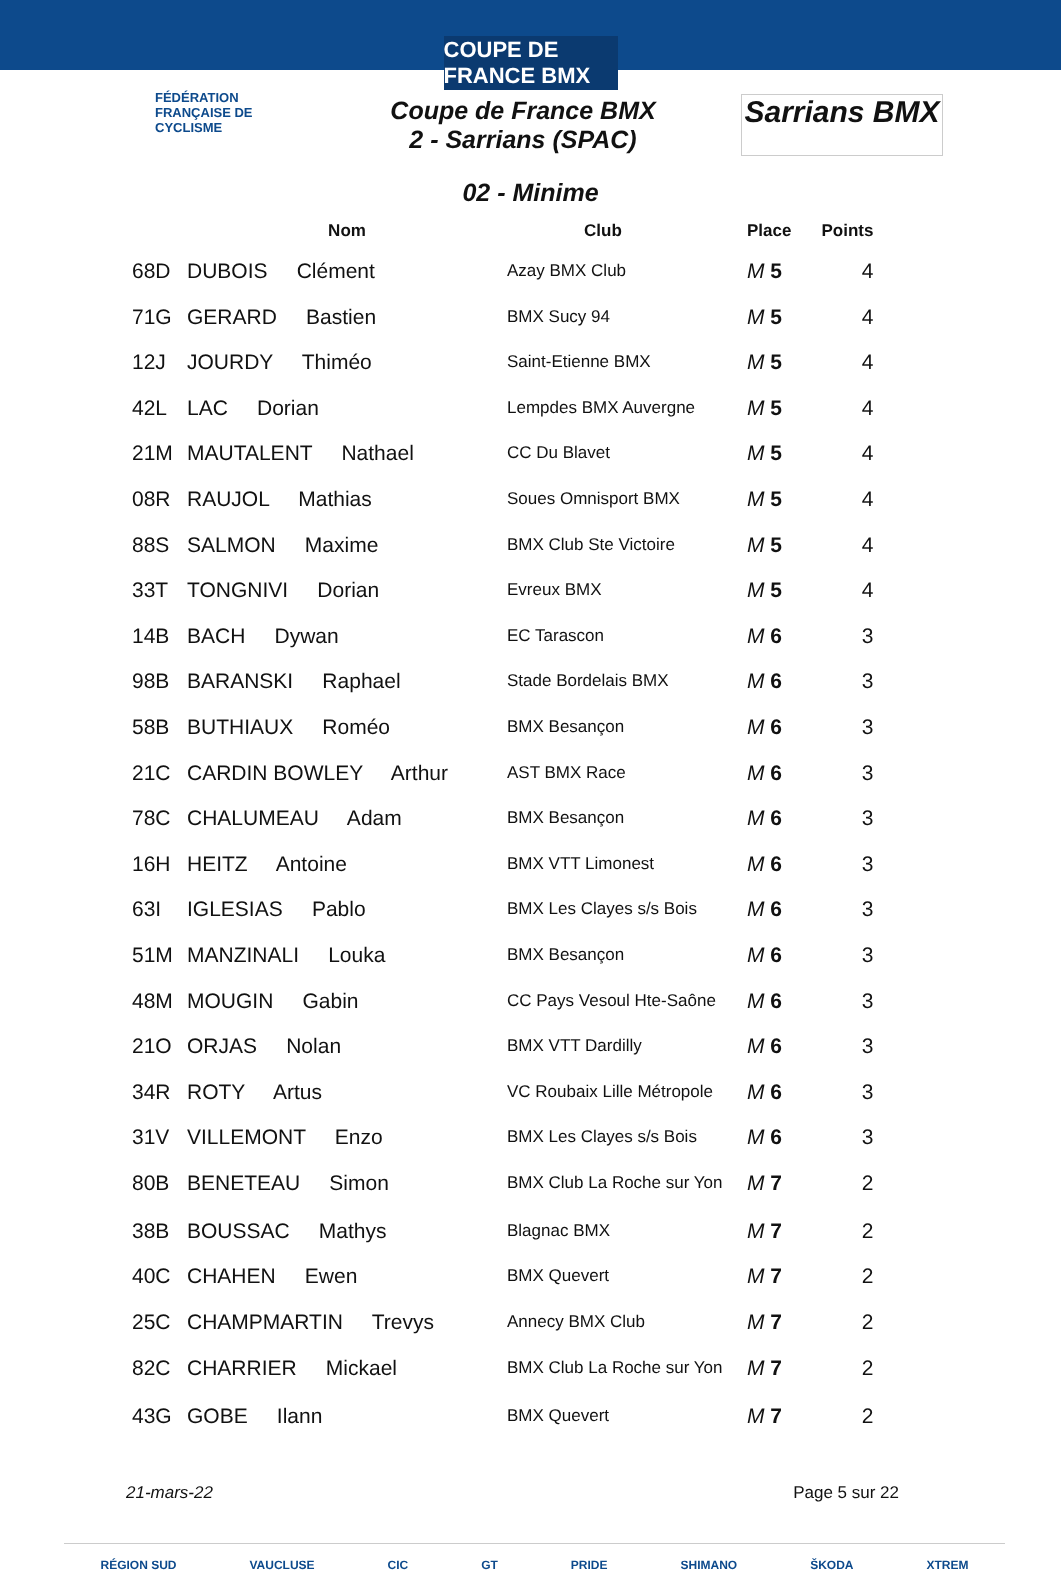COUPE DE FRANCE BMX
FÉDÉRATION FRANÇAISE DE CYCLISME
Coupe de France BMX
2 - Sarrians (SPAC)
Sarrians BMX
02 - Minime
| | Nom | | Club | Place | Points |
| --- | --- | --- | --- | --- | --- |
| 68D | DUBOIS Clément | | Azay BMX Club | M 5 | 4 |
| 71G | GERARD Bastien | | BMX Sucy 94 | M 5 | 4 |
| 12J | JOURDY Thiméo | | Saint-Etienne BMX | M 5 | 4 |
| 42L | LAC Dorian | | Lempdes BMX Auvergne | M 5 | 4 |
| 21M | MAUTALENT Nathael | | CC Du Blavet | M 5 | 4 |
| 08R | RAUJOL Mathias | | Soues Omnisport BMX | M 5 | 4 |
| 88S | SALMON Maxime | | BMX Club Ste Victoire | M 5 | 4 |
| 33T | TONGNIVI Dorian | | Evreux BMX | M 5 | 4 |
| 14B | BACH Dywan | | EC Tarascon | M 6 | 3 |
| 98B | BARANSKI Raphael | | Stade Bordelais BMX | M 6 | 3 |
| 58B | BUTHIAUX Roméo | | BMX Besançon | M 6 | 3 |
| 21C | CARDIN BOWLEY Arthur | | AST BMX Race | M 6 | 3 |
| 78C | CHALUMEAU Adam | | BMX Besançon | M 6 | 3 |
| 16H | HEITZ Antoine | | BMX VTT Limonest | M 6 | 3 |
| 63I | IGLESIAS Pablo | | BMX Les Clayes s/s Bois | M 6 | 3 |
| 51M | MANZINALI Louka | | BMX Besançon | M 6 | 3 |
| 48M | MOUGIN Gabin | | CC Pays Vesoul Hte-Saône | M 6 | 3 |
| 21O | ORJAS Nolan | | BMX VTT Dardilly | M 6 | 3 |
| 34R | ROTY Artus | | VC Roubaix Lille Métropole | M 6 | 3 |
| 31V | VILLEMONT Enzo | | BMX Les Clayes s/s Bois | M 6 | 3 |
| 80B | BENETEAU Simon | | BMX Club La Roche sur Yon | M 7 | 2 |
| 38B | BOUSSAC Mathys | | Blagnac BMX | M 7 | 2 |
| 40C | CHAHEN Ewen | | BMX Quevert | M 7 | 2 |
| 25C | CHAMPMARTIN Trevys | | Annecy BMX Club | M 7 | 2 |
| 82C | CHARRIER Mickael | | BMX Club La Roche sur Yon | M 7 | 2 |
| 43G | GOBE Ilann | | BMX Quevert | M 7 | 2 |
21-mars-22 Page 5 sur 22
RÉGION SUD VAUCLUSE CIC GT PRIDE SHIMANO ŠKODA XTREM